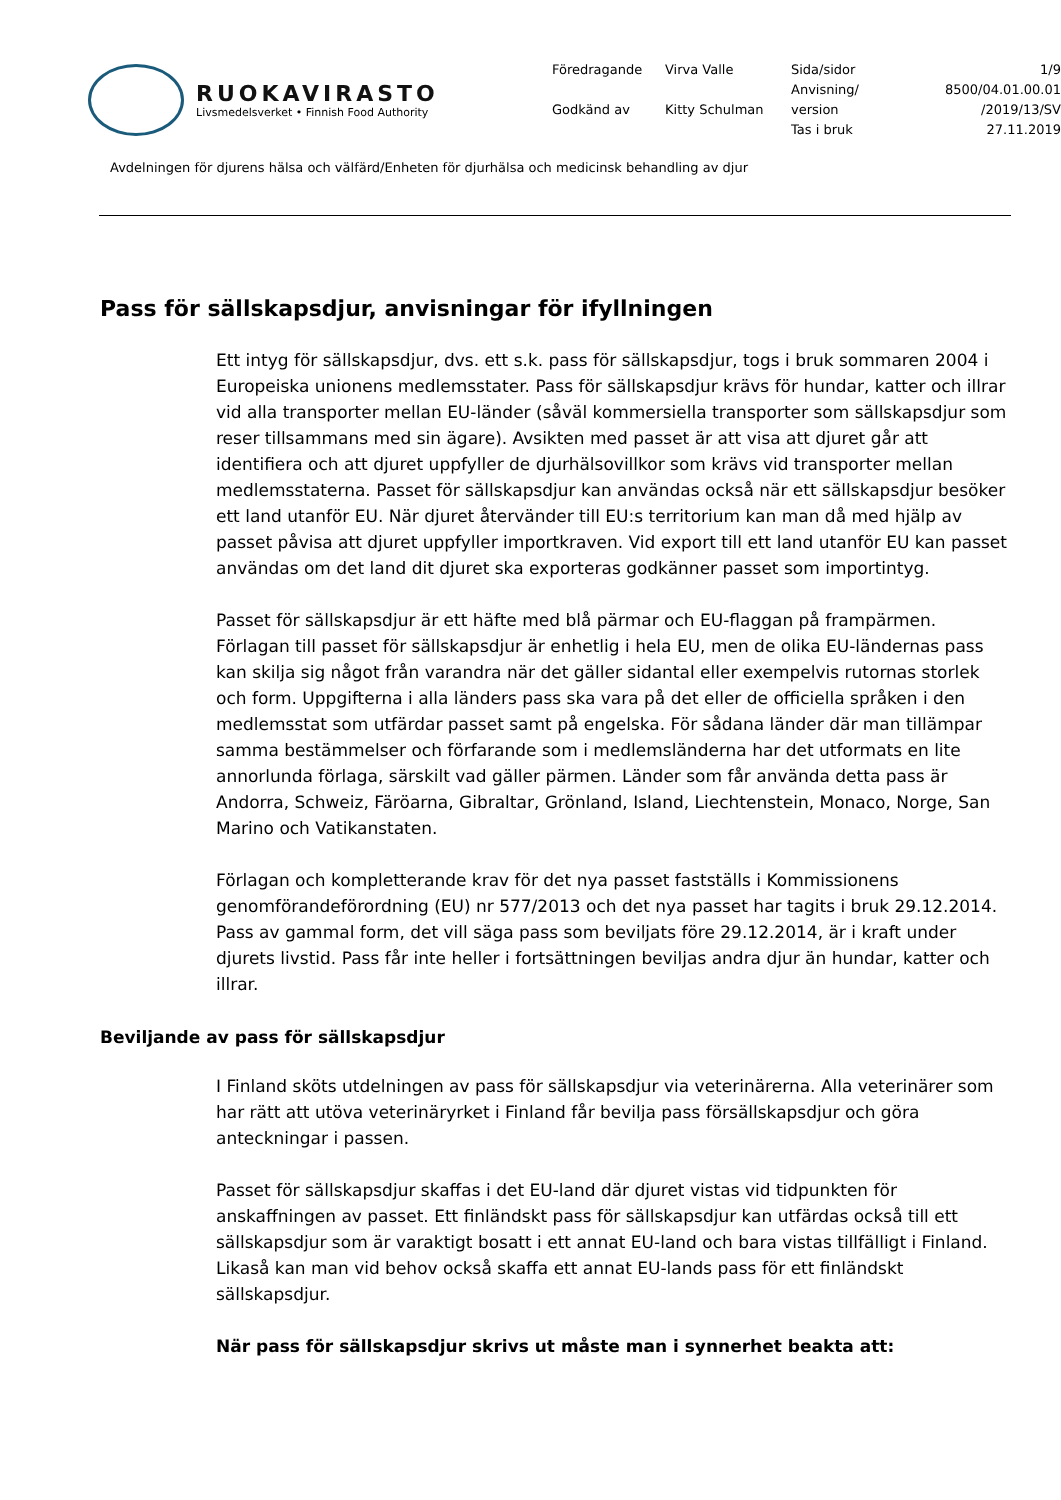RUOKAVIRASTO
Livsmedelsverket • Finnish Food Authority
Föredragande
Virva Valle
Sida/sidor
1/9
Anvisning/
8500/04.01.00.01
Godkänd av
Kitty Schulman
version
/2019/13/SV
Tas i bruk
27.11.2019
Avdelningen för djurens hälsa och välfärd/Enheten för djurhälsa och medicinsk behandling av djur
Pass för sällskapsdjur, anvisningar för ifyllningen
Ett intyg för sällskapsdjur, dvs. ett s.k. pass för sällskapsdjur, togs i bruk sommaren 2004 i Europeiska unionens medlemsstater. Pass för sällskapsdjur krävs för hundar, katter och illrar vid alla transporter mellan EU-länder (såväl kommersiella transporter som sällskapsdjur som reser tillsammans med sin ägare). Avsikten med passet är att visa att djuret går att identifiera och att djuret uppfyller de djurhälsovillkor som krävs vid transporter mellan medlemsstaterna. Passet för sällskapsdjur kan användas också när ett sällskapsdjur besöker ett land utanför EU. När djuret återvänder till EU:s territorium kan man då med hjälp av passet påvisa att djuret uppfyller importkraven. Vid export till ett land utanför EU kan passet användas om det land dit djuret ska exporteras godkänner passet som importintyg.
Passet för sällskapsdjur är ett häfte med blå pärmar och EU-flaggan på frampärmen. Förlagan till passet för sällskapsdjur är enhetlig i hela EU, men de olika EU-ländernas pass kan skilja sig något från varandra när det gäller sidantal eller exempelvis rutornas storlek och form. Uppgifterna i alla länders pass ska vara på det eller de officiella språken i den medlemsstat som utfärdar passet samt på engelska. För sådana länder där man tillämpar samma bestämmelser och förfarande som i medlemsländerna har det utformats en lite annorlunda förlaga, särskilt vad gäller pärmen. Länder som får använda detta pass är Andorra, Schweiz, Färöarna, Gibraltar, Grönland, Island, Liechtenstein, Monaco, Norge, San Marino och Vatikanstaten.
Förlagan och kompletterande krav för det nya passet fastställs i Kommissionens genomförandeförordning (EU) nr 577/2013 och det nya passet har tagits i bruk 29.12.2014. Pass av gammal form, det vill säga pass som beviljats före 29.12.2014, är i kraft under djurets livstid. Pass får inte heller i fortsättningen beviljas andra djur än hundar, katter och illrar.
Beviljande av pass för sällskapsdjur
I Finland sköts utdelningen av pass för sällskapsdjur via veterinärerna. Alla veterinärer som har rätt att utöva veterinäryrket i Finland får bevilja pass försällskapsdjur och göra anteckningar i passen.
Passet för sällskapsdjur skaffas i det EU-land där djuret vistas vid tidpunkten för anskaffningen av passet. Ett finländskt pass för sällskapsdjur kan utfärdas också till ett sällskapsdjur som är varaktigt bosatt i ett annat EU-land och bara vistas tillfälligt i Finland. Likaså kan man vid behov också skaffa ett annat EU-lands pass för ett finländskt sällskapsdjur.
När pass för sällskapsdjur skrivs ut måste man i synnerhet beakta att: